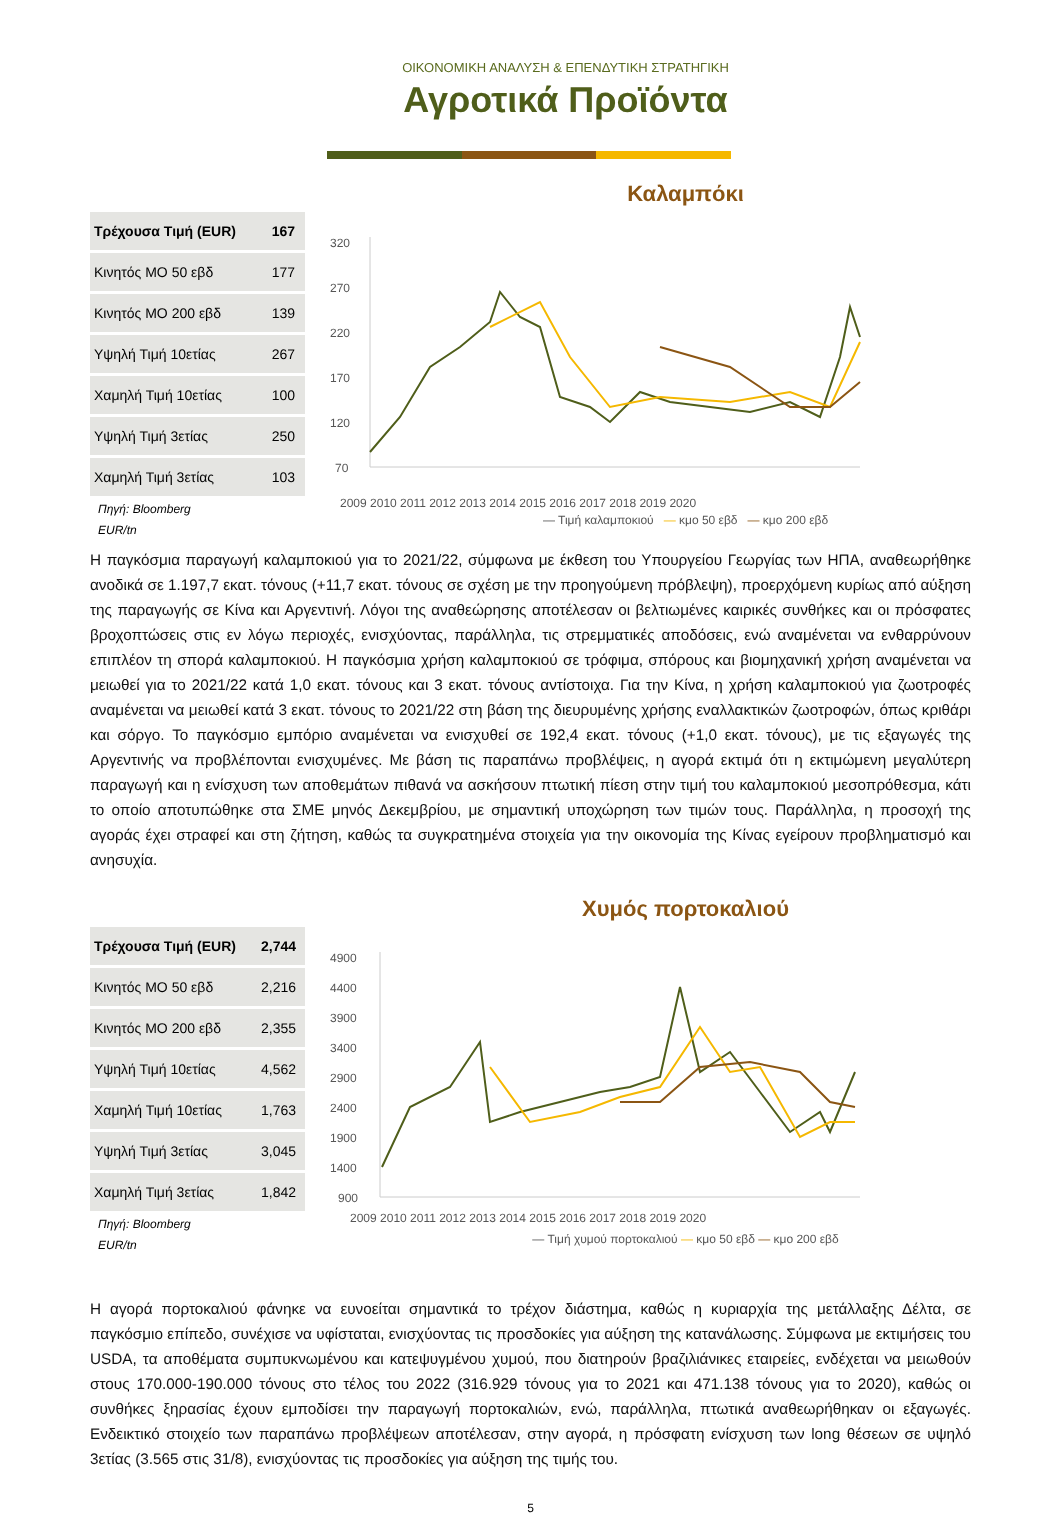ΟΙΚΟΝΟΜΙΚΗ ΑΝΑΛΥΣΗ & ΕΠΕΝΔΥΤΙΚΗ ΣΤΡΑΤΗΓΙΚΗ
Αγροτικά Προϊόντα
| Τρέχουσα Τιμή (EUR) | 167 |
| Κινητός ΜΟ 50 εβδ | 177 |
| Κινητός ΜΟ 200 εβδ | 139 |
| Υψηλή Τιμή 10ετίας | 267 |
| Χαμηλή Τιμή 10ετίας | 100 |
| Υψηλή Τιμή 3ετίας | 250 |
| Χαμηλή Τιμή 3ετίας | 103 |
Πηγή: Bloomberg
EUR/tn
Καλαμπόκι
320
270
220
170
120
70
2009 2010 2011 2012 2013 2014 2015 2016 2017 2018 2019 2020
— Τιμή καλαμποκιού — κμο 50 εβδ — κμο 200 εβδ
Η παγκόσμια παραγωγή καλαμποκιού για το 2021/22, σύμφωνα με έκθεση του Υπουργείου Γεωργίας των ΗΠΑ, αναθεωρήθηκε ανοδικά σε 1.197,7 εκατ. τόνους (+11,7 εκατ. τόνους σε σχέση με την προηγούμενη πρόβλεψη), προερχόμενη κυρίως από αύξηση της παραγωγής σε Κίνα και Αργεντινή. Λόγοι της αναθεώρησης αποτέλεσαν οι βελτιωμένες καιρικές συνθήκες και οι πρόσφατες βροχοπτώσεις στις εν λόγω περιοχές, ενισχύοντας, παράλληλα, τις στρεμματικές αποδόσεις, ενώ αναμένεται να ενθαρρύνουν επιπλέον τη σπορά καλαμποκιού. Η παγκόσμια χρήση καλαμποκιού σε τρόφιμα, σπόρους και βιομηχανική χρήση αναμένεται να μειωθεί για το 2021/22 κατά 1,0 εκατ. τόνους και 3 εκατ. τόνους αντίστοιχα. Για την Κίνα, η χρήση καλαμποκιού για ζωοτροφές αναμένεται να μειωθεί κατά 3 εκατ. τόνους το 2021/22 στη βάση της διευρυμένης χρήσης εναλλακτικών ζωοτροφών, όπως κριθάρι και σόργο. Το παγκόσμιο εμπόριο αναμένεται να ενισχυθεί σε 192,4 εκατ. τόνους (+1,0 εκατ. τόνους), με τις εξαγωγές της Αργεντινής να προβλέπονται ενισχυμένες. Με βάση τις παραπάνω προβλέψεις, η αγορά εκτιμά ότι η εκτιμώμενη μεγαλύτερη παραγωγή και η ενίσχυση των αποθεμάτων πιθανά να ασκήσουν πτωτική πίεση στην τιμή του καλαμποκιού μεσοπρόθεσμα, κάτι το οποίο αποτυπώθηκε στα ΣΜΕ μηνός Δεκεμβρίου, με σημαντική υποχώρηση των τιμών τους. Παράλληλα, η προσοχή της αγοράς έχει στραφεί και στη ζήτηση, καθώς τα συγκρατημένα στοιχεία για την οικονομία της Κίνας εγείρουν προβληματισμό και ανησυχία.
| Τρέχουσα Τιμή (EUR) | 2,744 |
| Κινητός ΜΟ 50 εβδ | 2,216 |
| Κινητός ΜΟ 200 εβδ | 2,355 |
| Υψηλή Τιμή 10ετίας | 4,562 |
| Χαμηλή Τιμή 10ετίας | 1,763 |
| Υψηλή Τιμή 3ετίας | 3,045 |
| Χαμηλή Τιμή 3ετίας | 1,842 |
Πηγή: Bloomberg
EUR/tn
Χυμός πορτοκαλιού
4900
4400
3900
3400
2900
2400
1900
1400
900
2009 2010 2011 2012 2013 2014 2015 2016 2017 2018 2019 2020
— Τιμή χυμού πορτοκαλιού — κμο 50 εβδ — κμο 200 εβδ
Η αγορά πορτοκαλιού φάνηκε να ευνοείται σημαντικά το τρέχον διάστημα, καθώς η κυριαρχία της μετάλλαξης Δέλτα, σε παγκόσμιο επίπεδο, συνέχισε να υφίσταται, ενισχύοντας τις προσδοκίες για αύξηση της κατανάλωσης. Σύμφωνα με εκτιμήσεις του USDA, τα αποθέματα συμπυκνωμένου και κατεψυγμένου χυμού, που διατηρούν βραζιλιάνικες εταιρείες, ενδέχεται να μειωθούν στους 170.000-190.000 τόνους στο τέλος του 2022 (316.929 τόνους για το 2021 και 471.138 τόνους για το 2020), καθώς οι συνθήκες ξηρασίας έχουν εμποδίσει την παραγωγή πορτοκαλιών, ενώ, παράλληλα, πτωτικά αναθεωρήθηκαν οι εξαγωγές. Ενδεικτικό στοιχείο των παραπάνω προβλέψεων αποτέλεσαν, στην αγορά, η πρόσφατη ενίσχυση των long θέσεων σε υψηλό 3ετίας (3.565 στις 31/8), ενισχύοντας τις προσδοκίες για αύξηση της τιμής του.
5